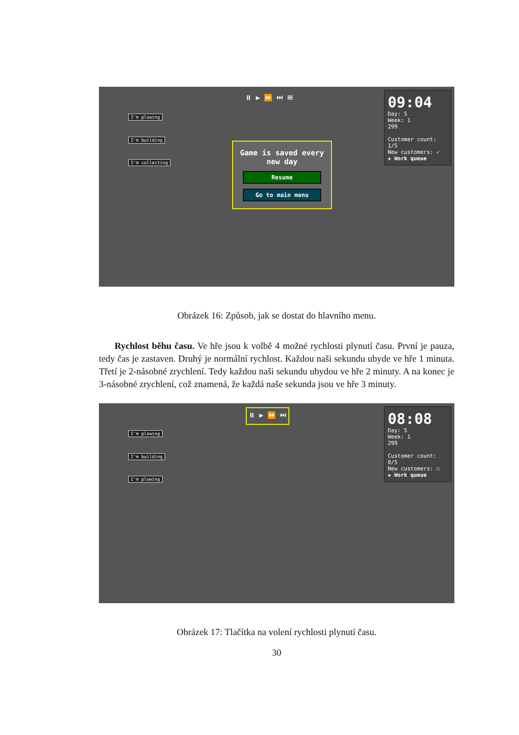⏸ ▶ ⏩ ⏭ ☰
I'm plowing
I'm building
I'm collecting
Game is saved every new day
Resume
Go to main menu
09:04
Day: 5
Week: 1
299
Customer count: 1/5
New customers: ✓
✚ Work queue
Obrázek 16: Způsob, jak se dostat do hlavního menu.
Rychlost běhu času. Ve hře jsou k volbě 4 možné rychlosti plynutí času. První je pauza, tedy čas je zastaven. Druhý je normální rychlost. Každou naši sekundu ubyde ve hře 1 minuta. Třetí je 2-násobné zrychlení. Tedy každou naši sekundu ubydou ve hře 2 minuty. A na konec je 3-násobné zrychlení, což znamená, že každá naše sekunda jsou ve hře 3 minuty.
⏸ ▶ ⏩ ⏭
I'm plowing
I'm building
I'm plowing
08:08
Day: 5
Week: 1
299
Customer count: 0/5
New customers: ☐
✚ Work queue
Obrázek 17: Tlačítka na volení rychlosti plynutí času.
30